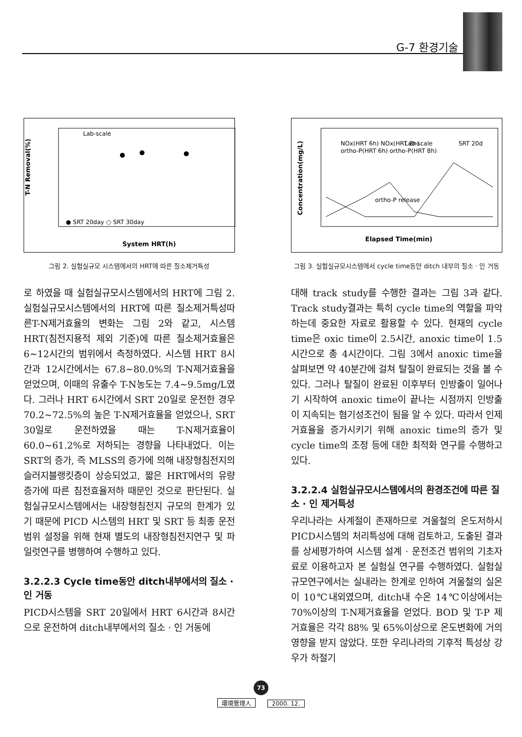G-7 환경기술
T-N Removal(%)
Lab-scale
● SRT 20day ○ SRT 30day
System HRT(h)
그림 2. 실험실규모 시스템에서의 HRT에 따른 질소제거특성
로 하였을 때 실험실규모시스템에서의 HRT에 그림 2. 실험실규모시스템에서의 HRT에 따른 질소제거특성따른T-N제거효율의 변화는 그림 2와 같고, 시스템 HRT(침전지용적 제외 기준)에 따른 질소제거효율은 6~12시간의 범위에서 측정하였다. 시스템 HRT 8시간과 12시간에서는 67.8~80.0%의 T-N제거효율을 얻었으며, 이때의 유출수 T-N농도는 7.4~9.5mg/L였다. 그러나 HRT 6시간에서 SRT 20일로 운전한 경우 70.2~72.5%의 높은 T-N제거효율을 얻었으나, SRT 30일로 운전하였을 때는 T-N제거효율이 60.0~61.2%로 저하되는 경향을 나타내었다. 이는 SRT의 증가, 즉 MLSS의 증가에 의해 내장형침전지의 슬러지블랭킷층이 상승되었고, 짧은 HRT에서의 유량증가에 따른 침전효율저하 때문인 것으로 판단된다. 실험실규모시스템에서는 내장형침전지 규모의 한계가 있기 때문에 PICD 시스템의 HRT 및 SRT 등 최종 운전범위 설정을 위해 현재 별도의 내장형침전지연구 및 파일럿연구를 병행하여 수행하고 있다.
3.2.2.3 Cycle time동안 ditch내부에서의 질소 · 인 거동
PICD시스템을 SRT 20일에서 HRT 6시간과 8시간으로 운전하여 ditch내부에서의 질소 · 인 거동에
Concentration(mg/L)
NOx(HRT 6h) NOx(HRT 8h)
ortho-P(HRT 6h) ortho-P(HRT 8h)
Lab-scale
SRT 20d
ortho-P release
Elapsed Time(min)
그림 3. 실험실규모시스템에서 cycle time동안 ditch 내부의 질소 · 인 거동
대해 track study를 수행한 결과는 그림 3과 같다. Track study결과는 특히 cycle time의 역할을 파악하는데 중요한 자료로 활용할 수 있다. 현재의 cycle time은 oxic time이 2.5시간, anoxic time이 1.5시간으로 총 4시간이다. 그림 3에서 anoxic time을 살펴보면 약 40분간에 걸쳐 탈질이 완료되는 것을 볼 수 있다. 그러나 탈질이 완료된 이후부터 인방출이 일어나기 시작하여 anoxic time이 끝나는 시점까지 인방출이 지속되는 혐기성조건이 됨을 알 수 있다. 따라서 인제거효율을 증가시키기 위해 anoxic time의 증가 및 cycle time의 조정 등에 대한 최적화 연구를 수행하고 있다.
3.2.2.4 실험실규모시스템에서의 환경조건에 따른 질소 · 인 제거특성
우리나라는 사계절이 존재하므로 겨울철의 온도저하시 PICD시스템의 처리특성에 대해 검토하고, 도출된 결과를 상세평가하여 시스템 설계 · 운전조건 범위의 기초자료로 이용하고자 본 실험실 연구를 수행하였다. 실험실규모연구에서는 실내라는 한계로 인하여 겨울철의 실온이 10℃내외였으며, ditch내 수온 14℃이상에서는 70%이상의 T-N제거효율을 얻었다. BOD 및 T-P 제거효율은 각각 88% 및 65%이상으로 온도변화에 거의 영향을 받지 않았다. 또한 우리나라의 기후적 특성상 강우가 하절기
73
環境管理人 2000. 12.